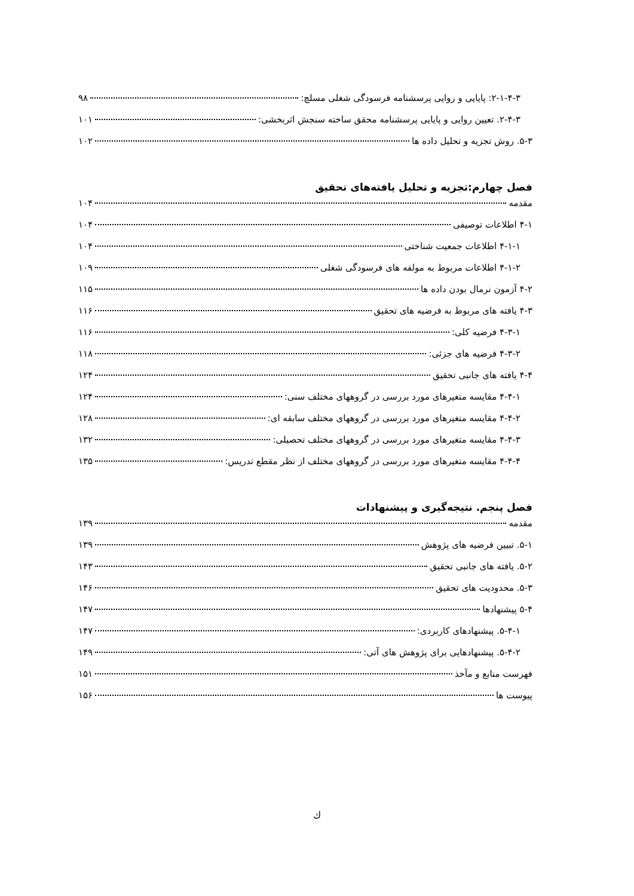۲-۱-۴-۳: پایایی و روایی پرسشنامه فرسودگی شغلی مسلچ: ۹۸
۲-۴-۳. تعیین روایی و پایایی پرسشنامه محقق ساخته سنجش اثربخشی: ۱۰۱
۵-۳. روش تجزیه و تحلیل داده ها ۱۰۲
فصل چهارم:تجزیه و تحلیل یافته‌های تحقیق
مقدمه ۱۰۴
۴-۱ اطلاعات توصیفی ۱۰۴
۴-۱-۱ اطلاعات جمعیت شناختی ۱۰۴
۴-۱-۲ اطلاعات مربوط به مولفه های فرسودگی شغلی ۱۰۹
۴-۲ آزمون نرمال بودن داده ها ۱۱۵
۴-۳ یافته های مربوط به فرضیه های تحقیق ۱۱۶
۴-۳-۱ فرضیه کلی: ۱۱۶
۴-۳-۲ فرضیه های جزئی: ۱۱۸
۴-۴ یافته های جانبی تحقیق ۱۲۴
۴-۴-۱ مقایسه متغیرهای مورد بررسی در گروههای مختلف سنی: ۱۲۴
۴-۴-۲ مقایسه متغیرهای مورد بررسی در گروههای مختلف سابقه ای: ۱۲۸
۴-۴-۳ مقایسه متغیرهای مورد بررسی در گروههای مختلف تحصیلی: ۱۳۲
۴-۴-۴ مقایسه متغیرهای مورد بررسی در گروههای مختلف از نظر مقطع تدریس: ۱۳۵
فصل پنجم. نتیجه‌گیری و پیشنهادات
مقدمه ۱۳۹
۵-۱. تبیین فرضیه های پژوهش ۱۳۹
۵-۲. یافته های جانبی تحقیق ۱۴۳
۵-۳. محدودیت های تحقیق ۱۴۶
۵-۴ پیشنهادها ۱۴۷
۵-۴-۱. پیشنهادهای کاربردی: ۱۴۷
۵-۴-۲. پیشنهادهایی برای پژوهش های آتی: ۱۴۹
فهرست منابع و مآخذ ۱۵۱
پیوست ها ۱۵۶
ك